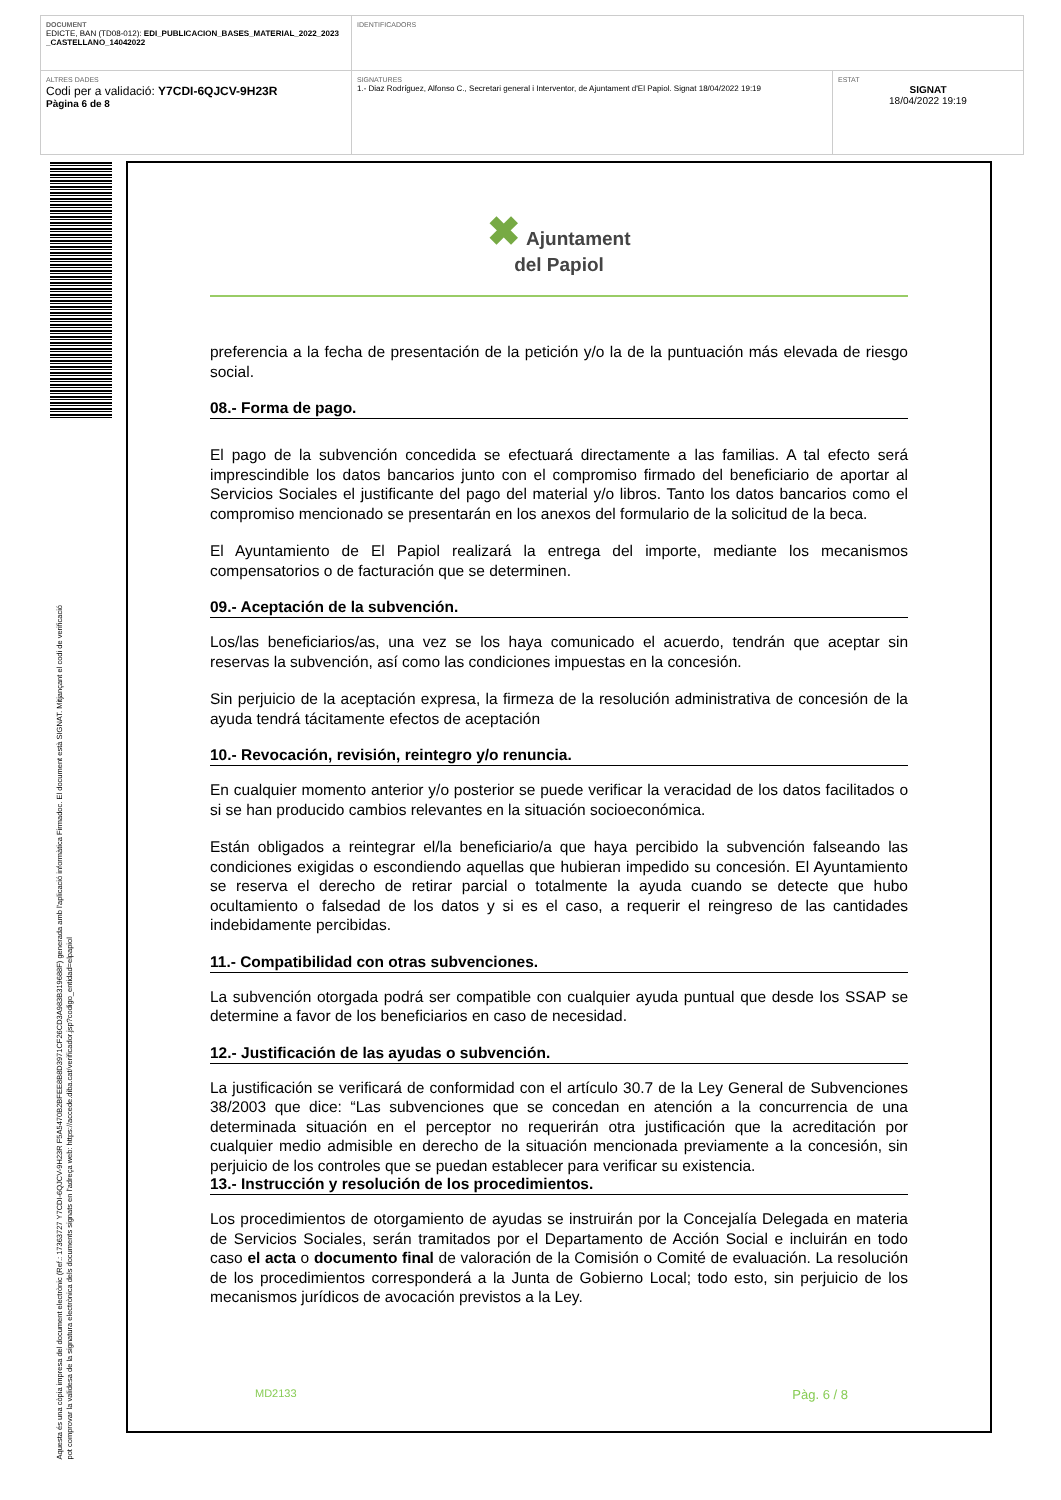| DOCUMENT EDICTE, BAN (TD08-012): EDI_PUBLICACION_BASES_MATERIAL_2022_2023 _CASTELLANO_14042022 | IDENTIFICADORS | |
| ALTRES DADES Codi per a validació: Y7CDI-6QJCV-9H23R Pàgina 6 de 8 | SIGNATURES 1.- Diaz Rodríguez, Alfonso C., Secretari general i Interventor, de Ajuntament d'El Papiol. Signat 18/04/2022 19:19 | ESTAT SIGNAT 18/04/2022 19:19 |
Aquesta és una còpia impresa del document electrònic (Ref.: 17363727 Y7CDI-6QJCV-9H23R F5A5470B2BFEE8B8D3971CF26CD3A983B319688F) generada amb l'aplicació informàtica Firmadoc. El document està SIGNAT. Mitjançant el codi de verificació
pot comprovar la validesa de la signatura electrònica dels documents signats en l'adreça web: https://accede.diba.cat/verificador.jsp?codigo_entidad=elpapiol
✖ Ajuntament
del Papiol
preferencia a la fecha de presentación de la petición y/o la de la puntuación más elevada de riesgo social.
08.- Forma de pago.
El pago de la subvención concedida se efectuará directamente a las familias. A tal efecto será imprescindible los datos bancarios junto con el compromiso firmado del beneficiario de aportar al Servicios Sociales el justificante del pago del material y/o libros. Tanto los datos bancarios como el compromiso mencionado se presentarán en los anexos del formulario de la solicitud de la beca.
El Ayuntamiento de El Papiol realizará la entrega del importe, mediante los mecanismos compensatorios o de facturación que se determinen.
09.- Aceptación de la subvención.
Los/las beneficiarios/as, una vez se los haya comunicado el acuerdo, tendrán que aceptar sin reservas la subvención, así como las condiciones impuestas en la concesión.
Sin perjuicio de la aceptación expresa, la firmeza de la resolución administrativa de concesión de la ayuda tendrá tácitamente efectos de aceptación
10.- Revocación, revisión, reintegro y/o renuncia.
En cualquier momento anterior y/o posterior se puede verificar la veracidad de los datos facilitados o si se han producido cambios relevantes en la situación socioeconómica.
Están obligados a reintegrar el/la beneficiario/a que haya percibido la subvención falseando las condiciones exigidas o escondiendo aquellas que hubieran impedido su concesión. El Ayuntamiento se reserva el derecho de retirar parcial o totalmente la ayuda cuando se detecte que hubo ocultamiento o falsedad de los datos y si es el caso, a requerir el reingreso de las cantidades indebidamente percibidas.
11.- Compatibilidad con otras subvenciones.
La subvención otorgada podrá ser compatible con cualquier ayuda puntual que desde los SSAP se determine a favor de los beneficiarios en caso de necesidad.
12.- Justificación de las ayudas o subvención.
La justificación se verificará de conformidad con el artículo 30.7 de la Ley General de Subvenciones 38/2003 que dice: “Las subvenciones que se concedan en atención a la concurrencia de una determinada situación en el perceptor no requerirán otra justificación que la acreditación por cualquier medio admisible en derecho de la situación mencionada previamente a la concesión, sin perjuicio de los controles que se puedan establecer para verificar su existencia.
13.- Instrucción y resolución de los procedimientos.
Los procedimientos de otorgamiento de ayudas se instruirán por la Concejalía Delegada en materia de Servicios Sociales, serán tramitados por el Departamento de Acción Social e incluirán en todo caso el acta o documento final de valoración de la Comisión o Comité de evaluación. La resolución de los procedimientos corresponderá a la Junta de Gobierno Local; todo esto, sin perjuicio de los mecanismos jurídicos de avocación previstos a la Ley.
MD2133 Pàg. 6 / 8